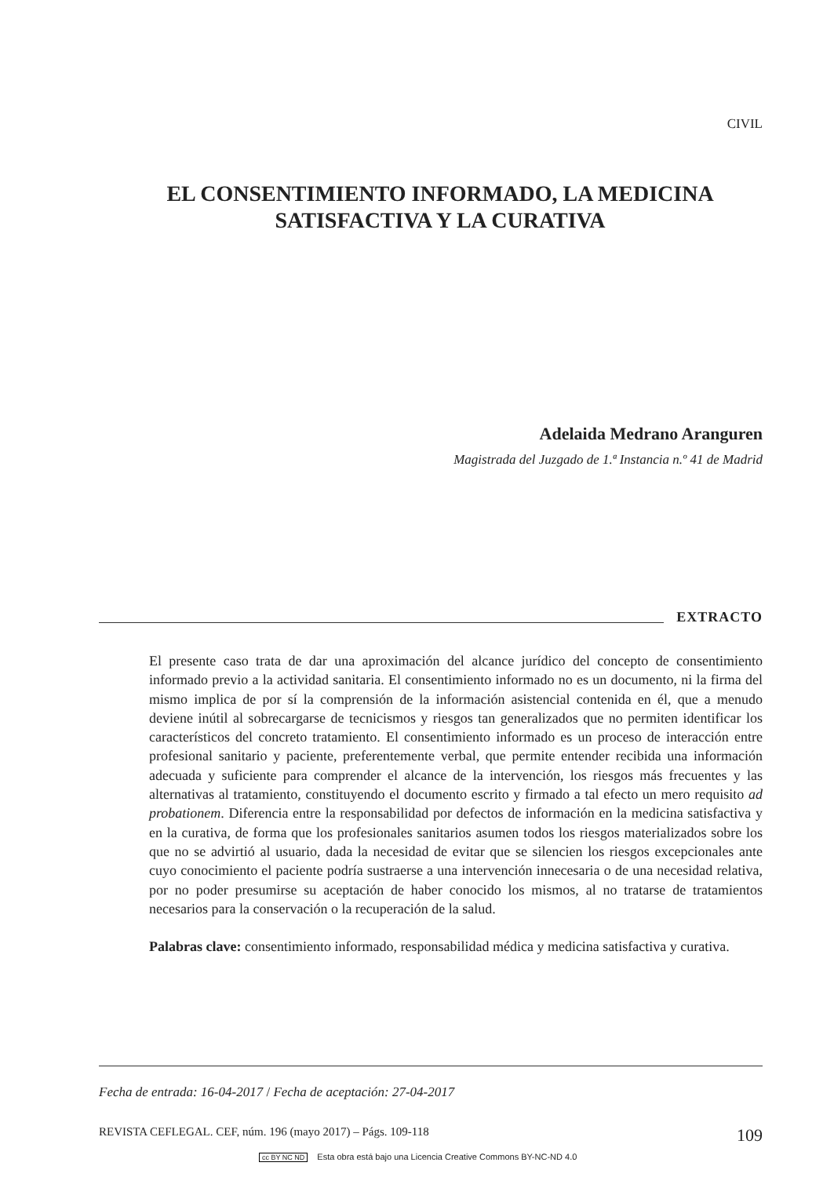CIVIL
EL CONSENTIMIENTO INFORMADO, LA MEDICINA SATISFACTIVA Y LA CURATIVA
Adelaida Medrano Aranguren
Magistrada del Juzgado de 1.ª Instancia n.º 41 de Madrid
EXTRACTO
El presente caso trata de dar una aproximación del alcance jurídico del concepto de consentimiento informado previo a la actividad sanitaria. El consentimiento informado no es un documento, ni la firma del mismo implica de por sí la comprensión de la información asistencial contenida en él, que a menudo deviene inútil al sobrecargarse de tecnicismos y riesgos tan generalizados que no permiten identificar los característicos del concreto tratamiento. El consentimiento informado es un proceso de interacción entre profesional sanitario y paciente, preferentemente verbal, que permite entender recibida una información adecuada y suficiente para comprender el alcance de la intervención, los riesgos más frecuentes y las alternativas al tratamiento, constituyendo el documento escrito y firmado a tal efecto un mero requisito ad probationem. Diferencia entre la responsabilidad por defectos de información en la medicina satisfactiva y en la curativa, de forma que los profesionales sanitarios asumen todos los riesgos materializados sobre los que no se advirtió al usuario, dada la necesidad de evitar que se silencien los riesgos excepcionales ante cuyo conocimiento el paciente podría sustraerse a una intervención innecesaria o de una necesidad relativa, por no poder presumirse su aceptación de haber conocido los mismos, al no tratarse de tratamientos necesarios para la conservación o la recuperación de la salud.
Palabras clave: consentimiento informado, responsabilidad médica y medicina satisfactiva y curativa.
Fecha de entrada: 16-04-2017 / Fecha de aceptación: 27-04-2017
REVISTA CEFLEGAL. CEF, núm. 196 (mayo 2017) – Págs. 109-118 109
cc BY NC ND Esta obra está bajo una Licencia Creative Commons BY-NC-ND 4.0